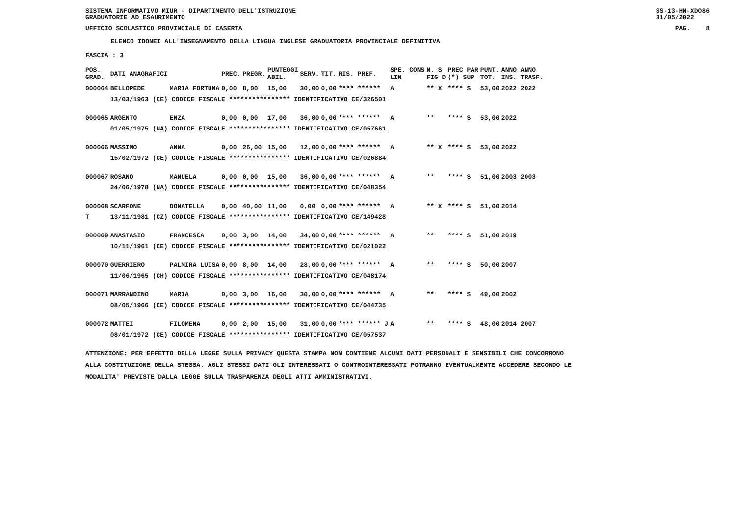SISTEMA INFORMATIVO MIUR - DIPARTIMENTO DELL'ISTRUZIONE
GRADUATORIE AD ESAURIMENTO SS-13-HN-XDO86
31/05/2022
UFFICIO SCOLASTICO PROVINCIALE DI CASERTA PAG. 8
ELENCO IDONEI ALL'INSEGNAMENTO DELLA LINGUA INGLESE GRADUATORIA PROVINCIALE DEFINITIVA
FASCIA : 3
| POS. GRAD. | DATI ANAGRAFICI | | PREC. | PREGR. | PUNTEGGI ABIL. | SERV. | TIT. | RIS. PREF. | SPE. CONS LIN | N. S FIG D | PREC PAR (*) SUP | PUNT. TOT. | ANNO ANNO INS. TRASF. |
| --- | --- | --- | --- | --- | --- | --- | --- | --- | --- | --- | --- | --- | --- |
| 000064 | BELLOPEDE | MARIA FORTUNA | 0,00 | 8,00 | 15,00 | 30,00 | 0,00 | **** ****** | A | ** X | **** S | 53,00 | 2022 2022 |
| | 13/03/1963 (CE) CODICE FISCALE **************** IDENTIFICATIVO CE/326501 | | | | | | | | | | | | |
| 000065 | ARGENTO | ENZA | 0,00 | 0,00 | 17,00 | 36,00 | 0,00 | **** ****** | A | ** | **** S | 53,00 | 2022 |
| | 01/05/1975 (NA) CODICE FISCALE **************** IDENTIFICATIVO CE/057661 | | | | | | | | | | | | |
| 000066 | MASSIMO | ANNA | 0,00 | 26,00 | 15,00 | 12,00 | 0,00 | **** ****** | A | ** X | **** S | 53,00 | 2022 |
| | 15/02/1972 (CE) CODICE FISCALE **************** IDENTIFICATIVO CE/026884 | | | | | | | | | | | | |
| 000067 | ROSANO | MANUELA | 0,00 | 0,00 | 15,00 | 36,00 | 0,00 | **** ****** | A | ** | **** S | 51,00 | 2003 2003 |
| | 24/06/1978 (NA) CODICE FISCALE **************** IDENTIFICATIVO CE/048354 | | | | | | | | | | | | |
| 000068 | SCARFONE | DONATELLA | 0,00 | 40,00 | 11,00 | 0,00 | 0,00 | **** ****** | A | ** X | **** S | 51,00 | 2014 |
| T | 13/11/1981 (CZ) CODICE FISCALE **************** IDENTIFICATIVO CE/149428 | | | | | | | | | | | | |
| 000069 | ANASTASIO | FRANCESCA | 0,00 | 3,00 | 14,00 | 34,00 | 0,00 | **** ****** | A | ** | **** S | 51,00 | 2019 |
| | 10/11/1961 (CE) CODICE FISCALE **************** IDENTIFICATIVO CE/021022 | | | | | | | | | | | | |
| 000070 | GUERRIERO | PALMIRA LUISA | 0,00 | 8,00 | 14,00 | 28,00 | 0,00 | **** ****** | A | ** | **** S | 50,00 | 2007 |
| | 11/06/1965 (CH) CODICE FISCALE **************** IDENTIFICATIVO CE/048174 | | | | | | | | | | | | |
| 000071 | MARRANDINO | MARIA | 0,00 | 3,00 | 16,00 | 30,00 | 0,00 | **** ****** | A | ** | **** S | 49,00 | 2002 |
| | 08/05/1966 (CE) CODICE FISCALE **************** IDENTIFICATIVO CE/044735 | | | | | | | | | | | | |
| 000072 | MATTEI | FILOMENA | 0,00 | 2,00 | 15,00 | 31,00 | 0,00 | **** ****** J | A | ** | **** S | 48,00 | 2014 2007 |
| | 08/01/1972 (CE) CODICE FISCALE **************** IDENTIFICATIVO CE/057537 | | | | | | | | | | | | |
ATTENZIONE: PER EFFETTO DELLA LEGGE SULLA PRIVACY QUESTA STAMPA NON CONTIENE ALCUNI DATI PERSONALI E SENSIBILI CHE CONCORRONO
ALLA COSTITUZIONE DELLA STESSA. AGLI STESSI DATI GLI INTERESSATI O CONTROINTERESSATI POTRANNO EVENTUALMENTE ACCEDERE SECONDO LE
MODALITA' PREVISTE DALLA LEGGE SULLA TRASPARENZA DEGLI ATTI AMMINISTRATIVI.